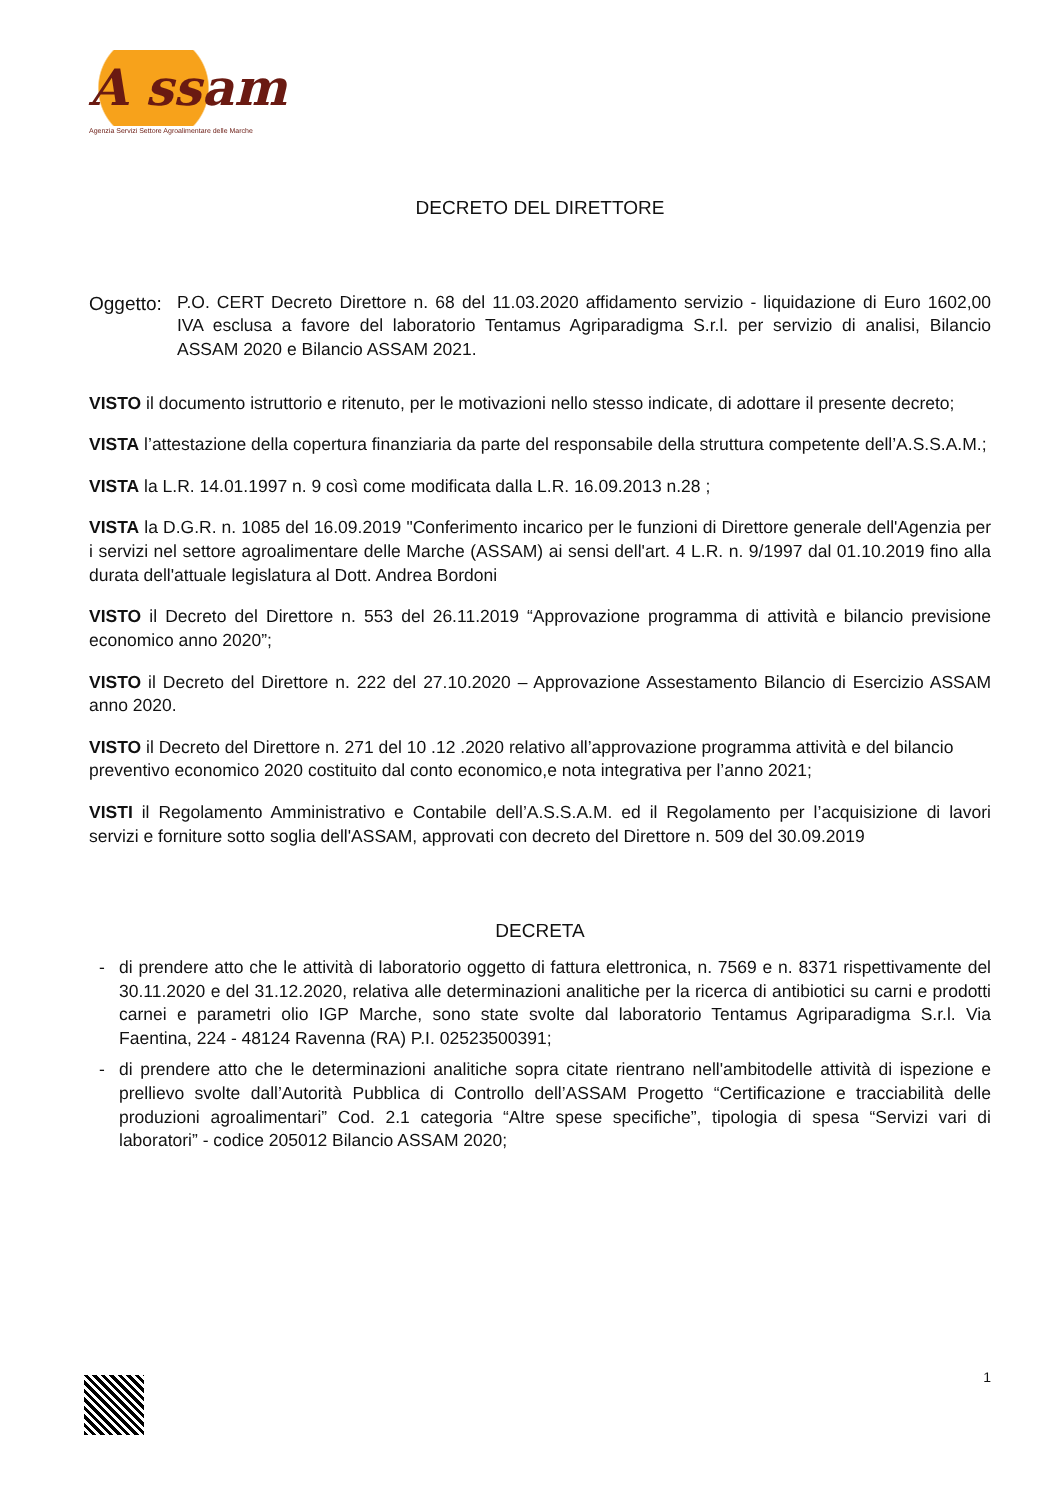A ssam
Agenzia Servizi Settore Agroalimentare delle Marche
DECRETO DEL DIRETTORE
Oggetto:
P.O. CERT Decreto Direttore n. 68 del 11.03.2020 affidamento servizio - liquidazione di Euro 1602,00 IVA esclusa a favore del laboratorio Tentamus Agriparadigma S.r.l. per servizio di analisi, Bilancio ASSAM 2020 e Bilancio ASSAM 2021.
VISTO il documento istruttorio e ritenuto, per le motivazioni nello stesso indicate, di adottare il presente decreto;
VISTA l’attestazione della copertura finanziaria da parte del responsabile della struttura competente dell’A.S.S.A.M.;
VISTA la L.R. 14.01.1997 n. 9 così come modificata dalla L.R. 16.09.2013 n.28 ;
VISTA la D.G.R. n. 1085 del 16.09.2019 "Conferimento incarico per le funzioni di Direttore generale dell'Agenzia per i servizi nel settore agroalimentare delle Marche (ASSAM) ai sensi dell'art. 4 L.R. n. 9/1997 dal 01.10.2019 fino alla durata dell'attuale legislatura al Dott. Andrea Bordoni
VISTO il Decreto del Direttore n. 553 del 26.11.2019 “Approvazione programma di attività e bilancio previsione economico anno 2020”;
VISTO il Decreto del Direttore n. 222 del 27.10.2020 – Approvazione Assestamento Bilancio di Esercizio ASSAM anno 2020.
VISTO il Decreto del Direttore n. 271 del 10 .12 .2020 relativo all’approvazione programma attività e del bilancio preventivo economico 2020 costituito dal conto economico,e nota integrativa per l’anno 2021;
VISTI il Regolamento Amministrativo e Contabile dell’A.S.S.A.M. ed il Regolamento per l’acquisizione di lavori servizi e forniture sotto soglia dell'ASSAM, approvati con decreto del Direttore n. 509 del 30.09.2019
DECRETA
- di prendere atto che le attività di laboratorio oggetto di fattura elettronica, n. 7569 e n. 8371 rispettivamente del 30.11.2020 e del 31.12.2020, relativa alle determinazioni analitiche per la ricerca di antibiotici su carni e prodotti carnei e parametri olio IGP Marche, sono state svolte dal laboratorio Tentamus Agriparadigma S.r.l. Via Faentina, 224 - 48124 Ravenna (RA) P.I. 02523500391;
- di prendere atto che le determinazioni analitiche sopra citate rientrano nell'ambitodelle attività di ispezione e prellievo svolte dall’Autorità Pubblica di Controllo dell’ASSAM Progetto “Certificazione e tracciabilità delle produzioni agroalimentari” Cod. 2.1 categoria “Altre spese specifiche”, tipologia di spesa “Servizi vari di laboratori” - codice 205012 Bilancio ASSAM 2020;
1